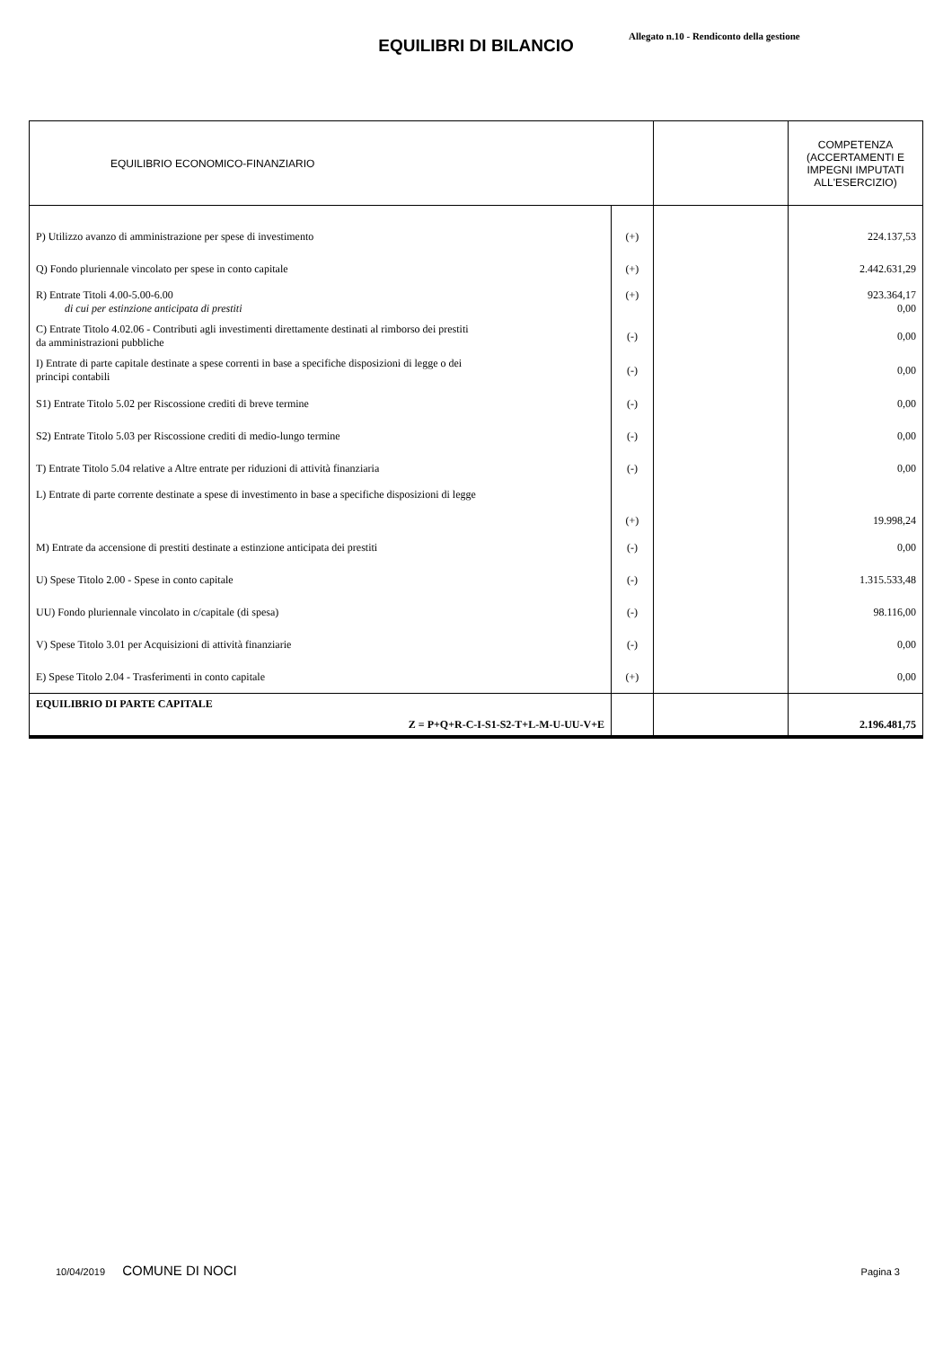Allegato n.10 - Rendiconto della gestione
EQUILIBRI DI BILANCIO
| EQUILIBRIO ECONOMICO-FINANZIARIO | | | COMPETENZA (ACCERTAMENTI E IMPEGNI IMPUTATI ALL'ESERCIZIO) |
| --- | --- | --- | --- |
| P) Utilizzo avanzo di amministrazione per spese di investimento | (+) | | 224.137,53 |
| Q) Fondo pluriennale vincolato per spese in conto capitale | (+) | | 2.442.631,29 |
| R) Entrate Titoli 4.00-5.00-6.00 di cui per estinzione anticipata di prestiti | (+) | | 923.364,17 0,00 |
| C) Entrate Titolo 4.02.06 - Contributi agli investimenti direttamente destinati al rimborso dei prestiti da amministrazioni pubbliche | (-) | | 0,00 |
| I) Entrate di parte capitale destinate a spese correnti in base a specifiche disposizioni di legge o dei principi contabili | (-) | | 0,00 |
| S1) Entrate Titolo 5.02 per Riscossione crediti di breve termine | (-) | | 0,00 |
| S2) Entrate Titolo 5.03 per Riscossione crediti di medio-lungo termine | (-) | | 0,00 |
| T) Entrate Titolo 5.04 relative a Altre entrate per riduzioni di attività finanziaria | (-) | | 0,00 |
| L) Entrate di parte corrente destinate a spese di investimento in base a specifiche disposizioni di legge | (+) | | 19.998,24 |
| M) Entrate da accensione di prestiti destinate a estinzione anticipata dei prestiti | (-) | | 0,00 |
| U) Spese Titolo 2.00 - Spese in conto capitale | (-) | | 1.315.533,48 |
| UU) Fondo pluriennale vincolato in c/capitale (di spesa) | (-) | | 98.116,00 |
| V) Spese Titolo 3.01 per Acquisizioni di attività finanziarie | (-) | | 0,00 |
| E) Spese Titolo 2.04 - Trasferimenti in conto capitale | (+) | | 0,00 |
| EQUILIBRIO DI PARTE CAPITALE Z = P+Q+R-C-I-S1-S2-T+L-M-U-UU-V+E | | | 2.196.481,75 |
10/04/2019 COMUNE DI NOCI Pagina 3